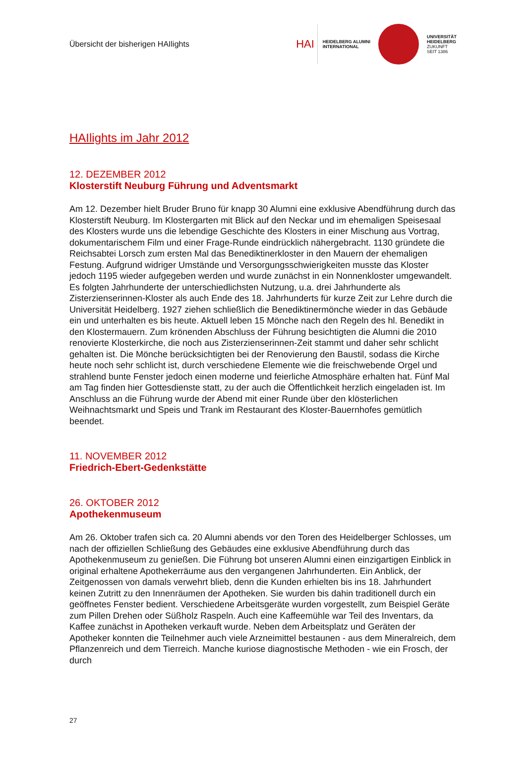Übersicht der bisherigen HAIlights
HAI
HEIDELBERG ALUMNI
INTERNATIONAL
UNIVERSITÄT
HEIDELBERG
ZUKUNFT
SEIT 1386
HAIlights im Jahr 2012
12. DEZEMBER 2012
Klosterstift Neuburg Führung und Adventsmarkt
Am 12. Dezember hielt Bruder Bruno für knapp 30 Alumni eine exklusive Abendführung durch das Klosterstift Neuburg. Im Klostergarten mit Blick auf den Neckar und im ehemaligen Speisesaal des Klosters wurde uns die lebendige Geschichte des Klosters in einer Mischung aus Vortrag, dokumentarischem Film und einer Frage-Runde eindrücklich nähergebracht. 1130 gründete die Reichsabtei Lorsch zum ersten Mal das Benediktinerkloster in den Mauern der ehemaligen Festung. Aufgrund widriger Umstände und Versorgungsschwierigkeiten musste das Kloster jedoch 1195 wieder aufgegeben werden und wurde zunächst in ein Nonnenkloster umgewandelt. Es folgten Jahrhunderte der unterschiedlichsten Nutzung, u.a. drei Jahrhunderte als Zisterzienserinnen-Kloster als auch Ende des 18. Jahrhunderts für kurze Zeit zur Lehre durch die Universität Heidelberg. 1927 ziehen schließlich die Benediktinermönche wieder in das Gebäude ein und unterhalten es bis heute. Aktuell leben 15 Mönche nach den Regeln des hl. Benedikt in den Klostermauern. Zum krönenden Abschluss der Führung besichtigten die Alumni die 2010 renovierte Klosterkirche, die noch aus Zisterzienserinnen-Zeit stammt und daher sehr schlicht gehalten ist. Die Mönche berücksichtigten bei der Renovierung den Baustil, sodass die Kirche heute noch sehr schlicht ist, durch verschiedene Elemente wie die freischwebende Orgel und strahlend bunte Fenster jedoch einen moderne und feierliche Atmosphäre erhalten hat. Fünf Mal am Tag finden hier Gottesdienste statt, zu der auch die Öffentlichkeit herzlich eingeladen ist. Im Anschluss an die Führung wurde der Abend mit einer Runde über den klösterlichen Weihnachtsmarkt und Speis und Trank im Restaurant des Kloster-Bauernhofes gemütlich beendet.
11. NOVEMBER 2012
Friedrich-Ebert-Gedenkstätte
26. OKTOBER 2012
Apothekenmuseum
Am 26. Oktober trafen sich ca. 20 Alumni abends vor den Toren des Heidelberger Schlosses, um nach der offiziellen Schließung des Gebäudes eine exklusive Abendführung durch das Apothekenmuseum zu genießen. Die Führung bot unseren Alumni einen einzigartigen Einblick in original erhaltene Apothekerräume aus den vergangenen Jahrhunderten. Ein Anblick, der Zeitgenossen von damals verwehrt blieb, denn die Kunden erhielten bis ins 18. Jahrhundert keinen Zutritt zu den Innenräumen der Apotheken. Sie wurden bis dahin traditionell durch ein geöffnetes Fenster bedient. Verschiedene Arbeitsgeräte wurden vorgestellt, zum Beispiel Geräte zum Pillen Drehen oder Süßholz Raspeln. Auch eine Kaffeemühle war Teil des Inventars, da Kaffee zunächst in Apotheken verkauft wurde. Neben dem Arbeitsplatz und Geräten der Apotheker konnten die Teilnehmer auch viele Arzneimittel bestaunen - aus dem Mineralreich, dem Pflanzenreich und dem Tierreich. Manche kuriose diagnostische Methoden - wie ein Frosch, der durch
27